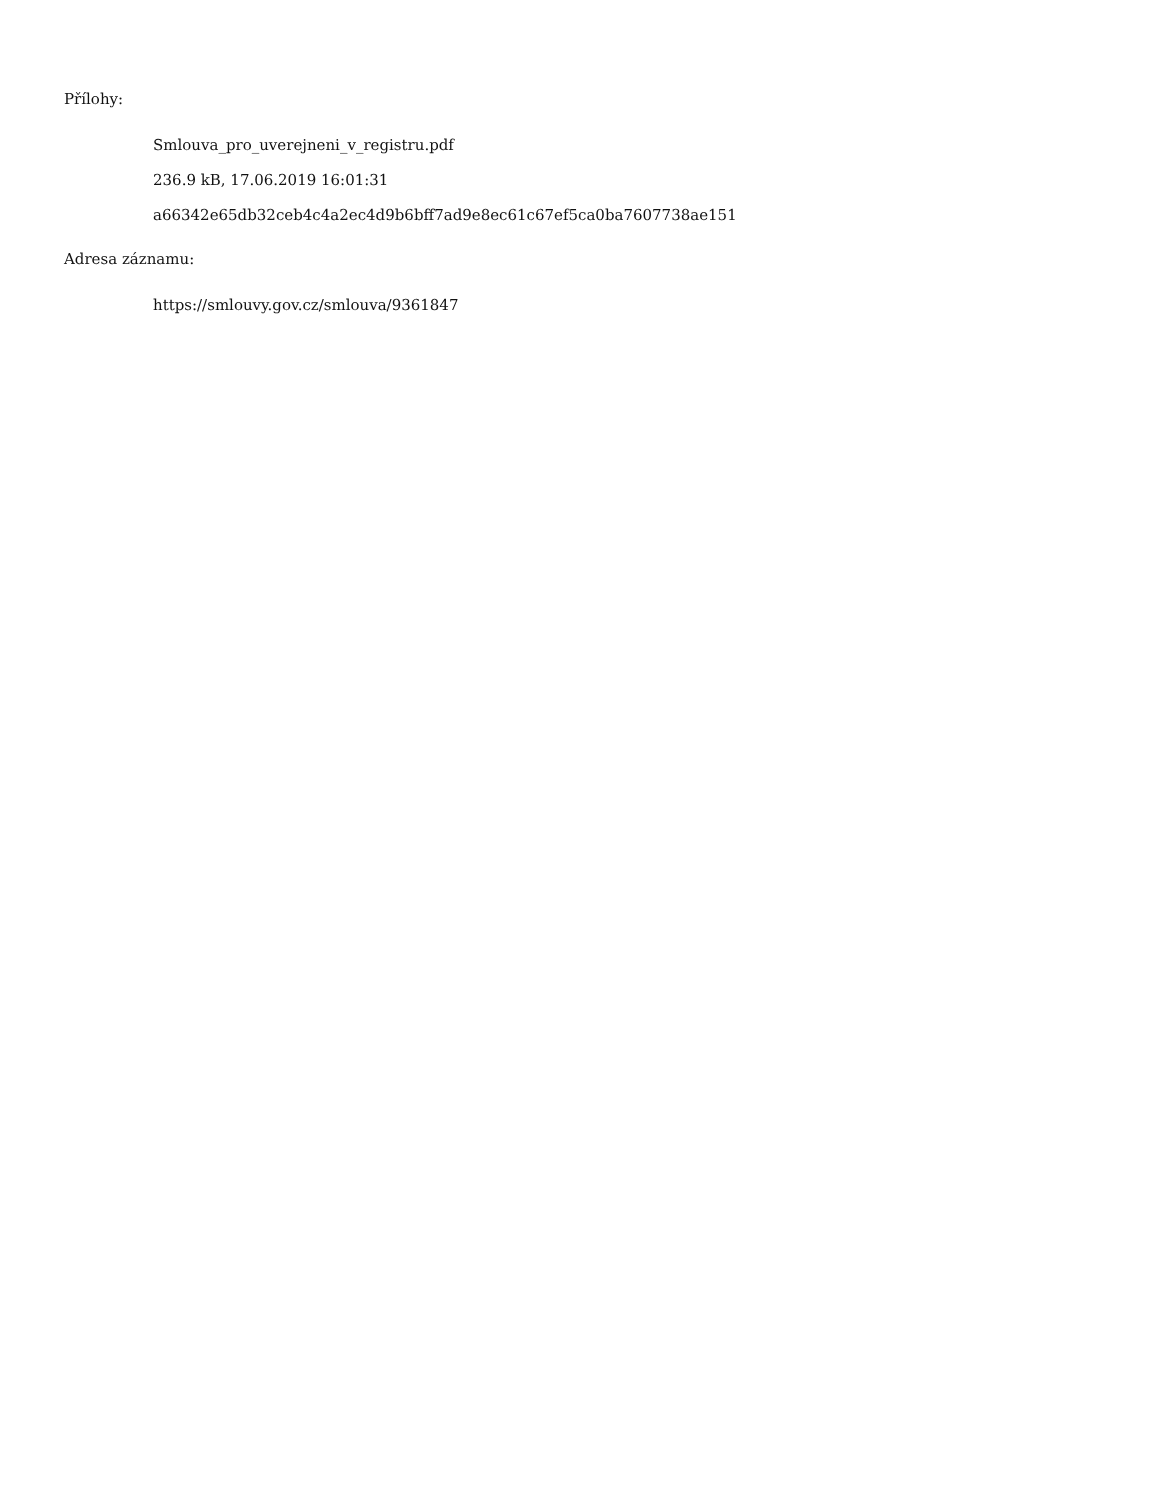Přílohy:
Smlouva_pro_uverejneni_v_registru.pdf
236.9 kB, 17.06.2019 16:01:31
a66342e65db32ceb4c4a2ec4d9b6bff7ad9e8ec61c67ef5ca0ba7607738ae151
Adresa záznamu:
https://smlouvy.gov.cz/smlouva/9361847